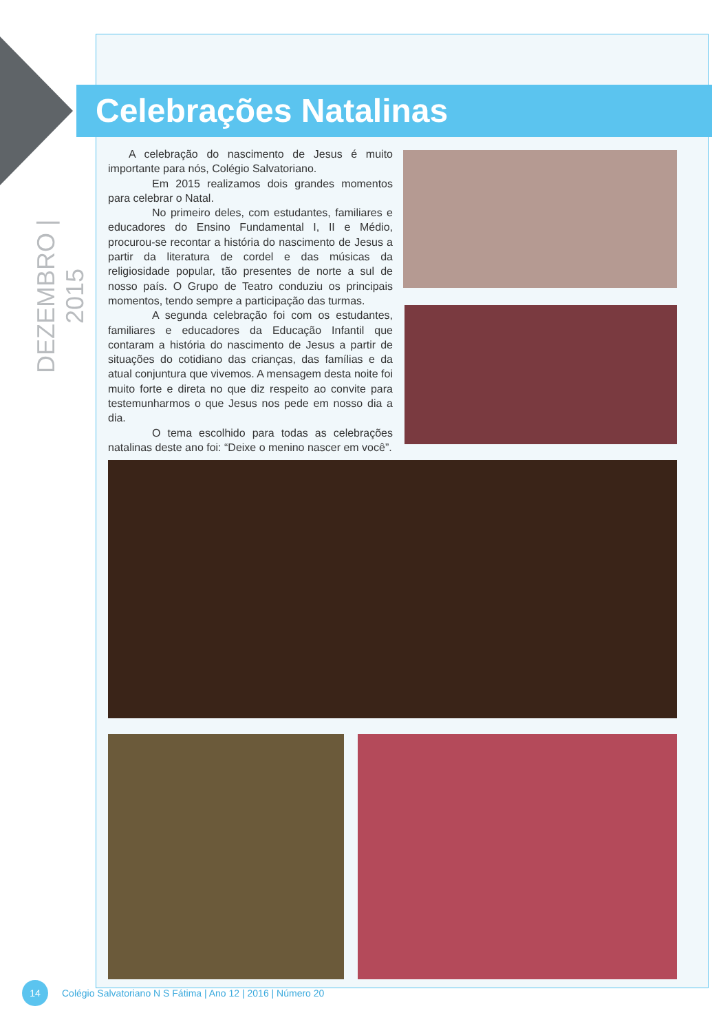DEZEMBRO | 2015
Celebrações Natalinas
A celebração do nascimento de Jesus é muito importante para nós, Colégio Salvatoriano.
Em 2015 realizamos dois grandes momentos para celebrar o Natal.
No primeiro deles, com estudantes, familiares e educadores do Ensino Fundamental I, II e Médio, procurou-se recontar a história do nascimento de Jesus a partir da literatura de cordel e das músicas da religiosidade popular, tão presentes de norte a sul de nosso país. O Grupo de Teatro conduziu os principais momentos, tendo sempre a participação das turmas.
A segunda celebração foi com os estudantes, familiares e educadores da Educação Infantil que contaram a história do nascimento de Jesus a partir de situações do cotidiano das crianças, das famílias e da atual conjuntura que vivemos. A mensagem desta noite foi muito forte e direta no que diz respeito ao convite para testemunharmos o que Jesus nos pede em nosso dia a dia.
O tema escolhido para todas as celebrações natalinas deste ano foi: “Deixe o menino nascer em você”.
14 Colégio Salvatoriano N S Fátima | Ano 12 | 2016 | Número 20